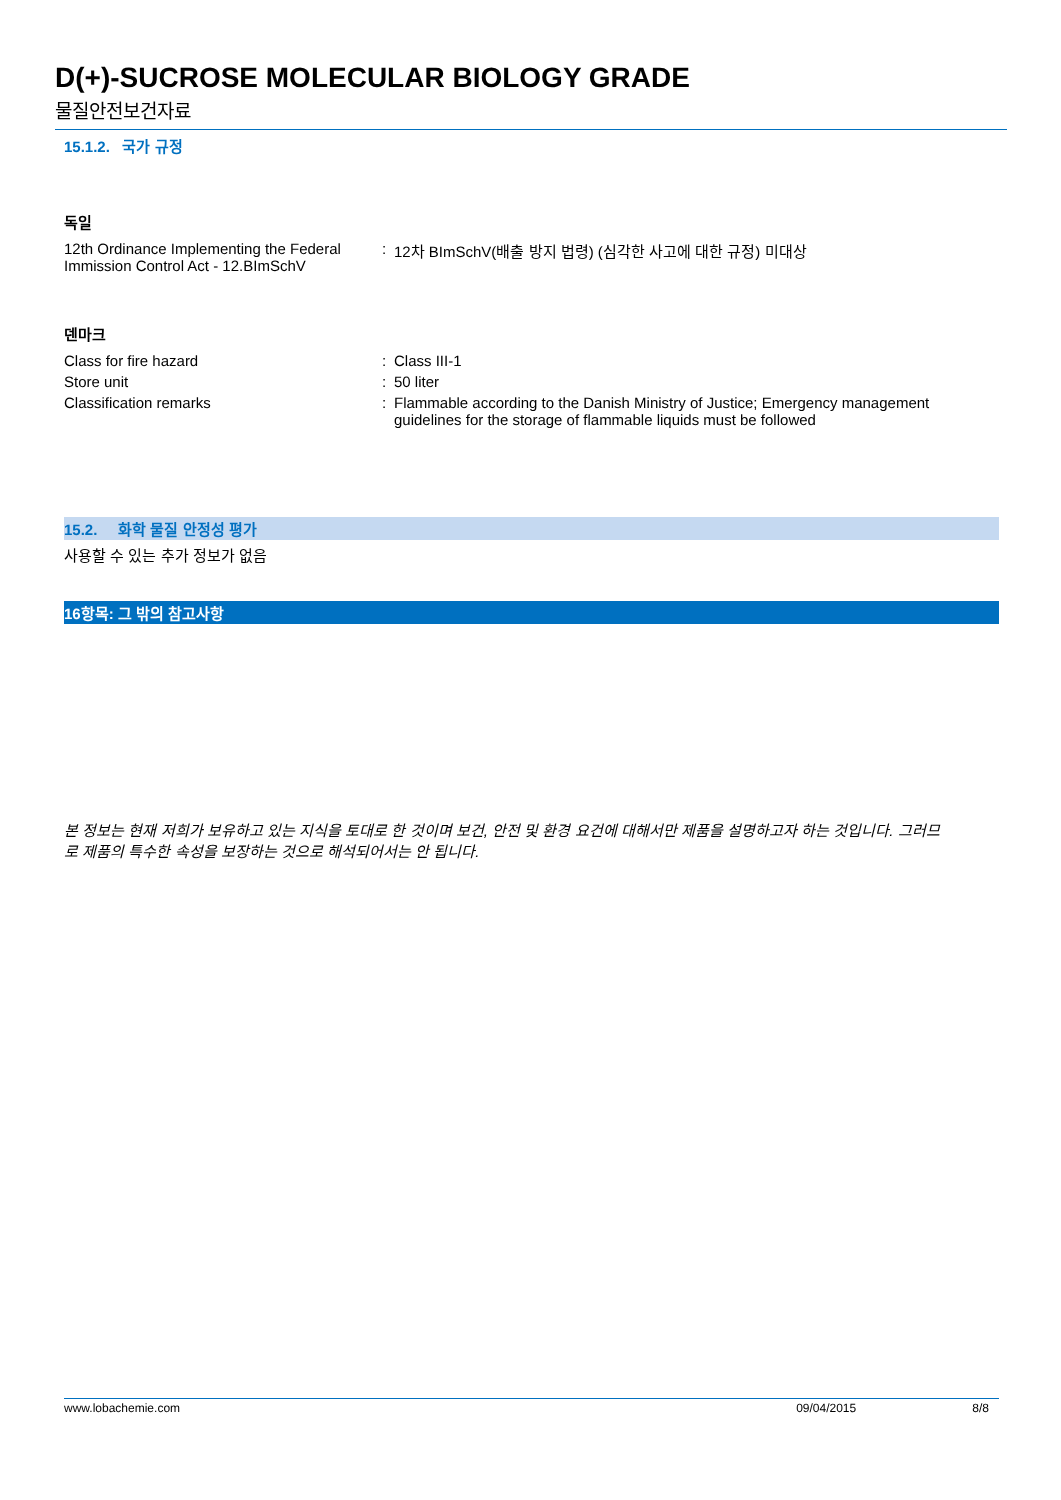D(+)-SUCROSE MOLECULAR BIOLOGY GRADE
물질안전보건자료
15.1.2. 국가 규정
독일
12th Ordinance Implementing the Federal Immission Control Act - 12.BImSchV
: 12차 BImSchV(배출 방지 법령) (심각한 사고에 대한 규정) 미대상
덴마크
Class for fire hazard : Class III-1
Store unit : 50 liter
Classification remarks : Flammable according to the Danish Ministry of Justice; Emergency management guidelines for the storage of flammable liquids must be followed
15.2. 화학 물질 안정성 평가
사용할 수 있는 추가 정보가 없음
16항목: 그 밖의 참고사항
본 정보는 현재 저희가 보유하고 있는 지식을 토대로 한 것이며 보건, 안전 및 환경 요건에 대해서만 제품을 설명하고자 하는 것입니다. 그러므로 제품의 특수한 속성을 보장하는 것으로 해석되어서는 안 됩니다.
www.lobachemie.com 09/04/2015 8/8